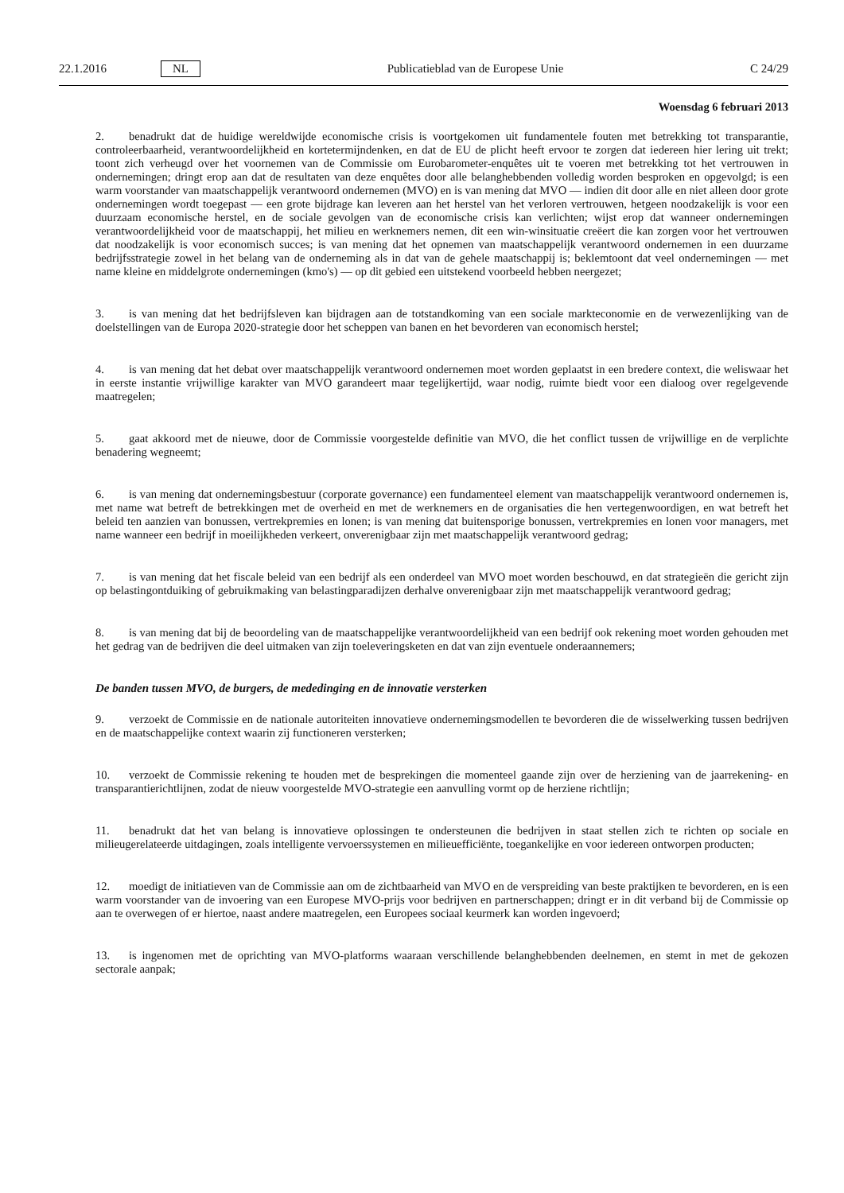22.1.2016 NL Publicatieblad van de Europese Unie C 24/29
Woensdag 6 februari 2013
2. benadrukt dat de huidige wereldwijde economische crisis is voortgekomen uit fundamentele fouten met betrekking tot transparantie, controleerbaarheid, verantwoordelijkheid en kortetermijndenken, en dat de EU de plicht heeft ervoor te zorgen dat iedereen hier lering uit trekt; toont zich verheugd over het voornemen van de Commissie om Eurobarometer-enquêtes uit te voeren met betrekking tot het vertrouwen in ondernemingen; dringt erop aan dat de resultaten van deze enquêtes door alle belanghebbenden volledig worden besproken en opgevolgd; is een warm voorstander van maatschappelijk verantwoord ondernemen (MVO) en is van mening dat MVO — indien dit door alle en niet alleen door grote ondernemingen wordt toegepast — een grote bijdrage kan leveren aan het herstel van het verloren vertrouwen, hetgeen noodzakelijk is voor een duurzaam economische herstel, en de sociale gevolgen van de economische crisis kan verlichten; wijst erop dat wanneer ondernemingen verantwoordelijkheid voor de maatschappij, het milieu en werknemers nemen, dit een win-winsituatie creëert die kan zorgen voor het vertrouwen dat noodzakelijk is voor economisch succes; is van mening dat het opnemen van maatschappelijk verantwoord ondernemen in een duurzame bedrijfsstrategie zowel in het belang van de onderneming als in dat van de gehele maatschappij is; beklemtoont dat veel ondernemingen — met name kleine en middelgrote ondernemingen (kmo's) — op dit gebied een uitstekend voorbeeld hebben neergezet;
3. is van mening dat het bedrijfsleven kan bijdragen aan de totstandkoming van een sociale markteconomie en de verwezenlijking van de doelstellingen van de Europa 2020-strategie door het scheppen van banen en het bevorderen van economisch herstel;
4. is van mening dat het debat over maatschappelijk verantwoord ondernemen moet worden geplaatst in een bredere context, die weliswaar het in eerste instantie vrijwillige karakter van MVO garandeert maar tegelijkertijd, waar nodig, ruimte biedt voor een dialoog over regelgevende maatregelen;
5. gaat akkoord met de nieuwe, door de Commissie voorgestelde definitie van MVO, die het conflict tussen de vrijwillige en de verplichte benadering wegneemt;
6. is van mening dat ondernemingsbestuur (corporate governance) een fundamenteel element van maatschappelijk verantwoord ondernemen is, met name wat betreft de betrekkingen met de overheid en met de werknemers en de organisaties die hen vertegenwoordigen, en wat betreft het beleid ten aanzien van bonussen, vertrekpremies en lonen; is van mening dat buitensporige bonussen, vertrekpremies en lonen voor managers, met name wanneer een bedrijf in moeilijkheden verkeert, onverenigbaar zijn met maatschappelijk verantwoord gedrag;
7. is van mening dat het fiscale beleid van een bedrijf als een onderdeel van MVO moet worden beschouwd, en dat strategieën die gericht zijn op belastingontduiking of gebruikmaking van belastingparadijzen derhalve onverenigbaar zijn met maatschappelijk verantwoord gedrag;
8. is van mening dat bij de beoordeling van de maatschappelijke verantwoordelijkheid van een bedrijf ook rekening moet worden gehouden met het gedrag van de bedrijven die deel uitmaken van zijn toeleveringsketen en dat van zijn eventuele onderaannemers;
De banden tussen MVO, de burgers, de mededinging en de innovatie versterken
9. verzoekt de Commissie en de nationale autoriteiten innovatieve ondernemingsmodellen te bevorderen die de wisselwerking tussen bedrijven en de maatschappelijke context waarin zij functioneren versterken;
10. verzoekt de Commissie rekening te houden met de besprekingen die momenteel gaande zijn over de herziening van de jaarrekening- en transparantierichtlijnen, zodat de nieuw voorgestelde MVO-strategie een aanvulling vormt op de herziene richtlijn;
11. benadrukt dat het van belang is innovatieve oplossingen te ondersteunen die bedrijven in staat stellen zich te richten op sociale en milieugerelateerde uitdagingen, zoals intelligente vervoerssystemen en milieuefficiënte, toegankelijke en voor iedereen ontworpen producten;
12. moedigt de initiatieven van de Commissie aan om de zichtbaarheid van MVO en de verspreiding van beste praktijken te bevorderen, en is een warm voorstander van de invoering van een Europese MVO-prijs voor bedrijven en partnerschappen; dringt er in dit verband bij de Commissie op aan te overwegen of er hiertoe, naast andere maatregelen, een Europees sociaal keurmerk kan worden ingevoerd;
13. is ingenomen met de oprichting van MVO-platforms waaraan verschillende belanghebbenden deelnemen, en stemt in met de gekozen sectorale aanpak;